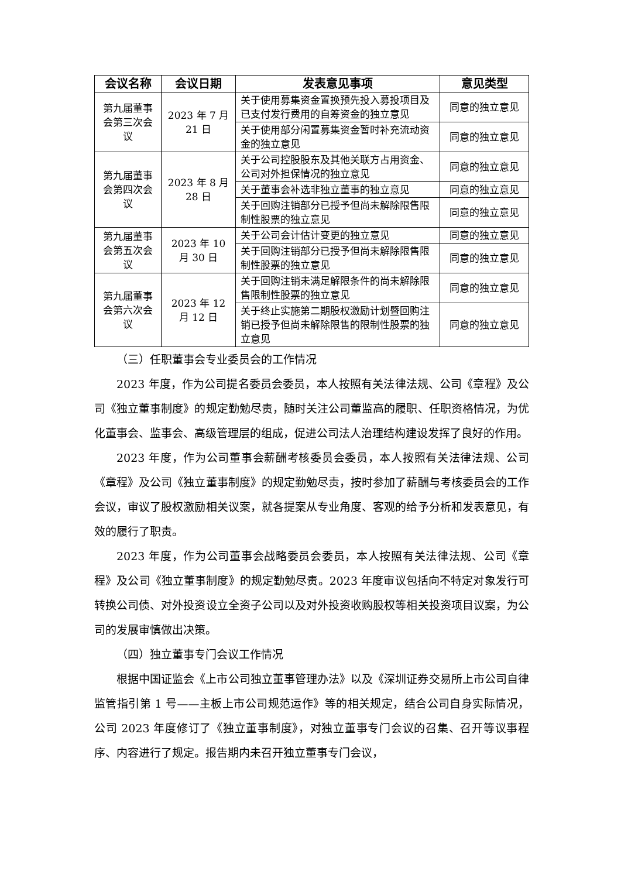| 会议名称 | 会议日期 | 发表意见事项 | 意见类型 |
| --- | --- | --- | --- |
| 第九届董事会第三次会议 | 2023 年 7 月 21 日 | 关于使用募集资金置换预先投入募投项目及已支付发行费用的自筹资金的独立意见 | 同意的独立意见 |
| | | 关于使用部分闲置募集资金暂时补充流动资金的独立意见 | 同意的独立意见 |
| 第九届董事会第四次会议 | 2023 年 8 月 28 日 | 关于公司控股股东及其他关联方占用资金、公司对外担保情况的独立意见 | 同意的独立意见 |
| | | 关于董事会补选非独立董事的独立意见 | 同意的独立意见 |
| | | 关于回购注销部分已授予但尚未解除限售限制性股票的独立意见 | 同意的独立意见 |
| 第九届董事会第五次会议 | 2023 年 10 月 30 日 | 关于公司会计估计变更的独立意见 | 同意的独立意见 |
| | | 关于回购注销部分已授予但尚未解除限售限制性股票的独立意见 | 同意的独立意见 |
| 第九届董事会第六次会议 | 2023 年 12 月 12 日 | 关于回购注销未满足解限条件的尚未解除限售限制性股票的独立意见 | 同意的独立意见 |
| | | 关于终止实施第二期股权激励计划暨回购注销已授予但尚未解除限售的限制性股票的独立意见 | 同意的独立意见 |
（三）任职董事会专业委员会的工作情况
2023 年度，作为公司提名委员会委员，本人按照有关法律法规、公司《章程》及公司《独立董事制度》的规定勤勉尽责，随时关注公司董监高的履职、任职资格情况，为优化董事会、监事会、高级管理层的组成，促进公司法人治理结构建设发挥了良好的作用。
2023 年度，作为公司董事会薪酬考核委员会委员，本人按照有关法律法规、公司《章程》及公司《独立董事制度》的规定勤勉尽责，按时参加了薪酬与考核委员会的工作会议，审议了股权激励相关议案，就各提案从专业角度、客观的给予分析和发表意见，有效的履行了职责。
2023 年度，作为公司董事会战略委员会委员，本人按照有关法律法规、公司《章程》及公司《独立董事制度》的规定勤勉尽责。2023 年度审议包括向不特定对象发行可转换公司债、对外投资设立全资子公司以及对外投资收购股权等相关投资项目议案，为公司的发展审慎做出决策。
（四）独立董事专门会议工作情况
根据中国证监会《上市公司独立董事管理办法》以及《深圳证券交易所上市公司自律监管指引第 1 号——主板上市公司规范运作》等的相关规定，结合公司自身实际情况，公司 2023 年度修订了《独立董事制度》，对独立董事专门会议的召集、召开等议事程序、内容进行了规定。报告期内未召开独立董事专门会议，